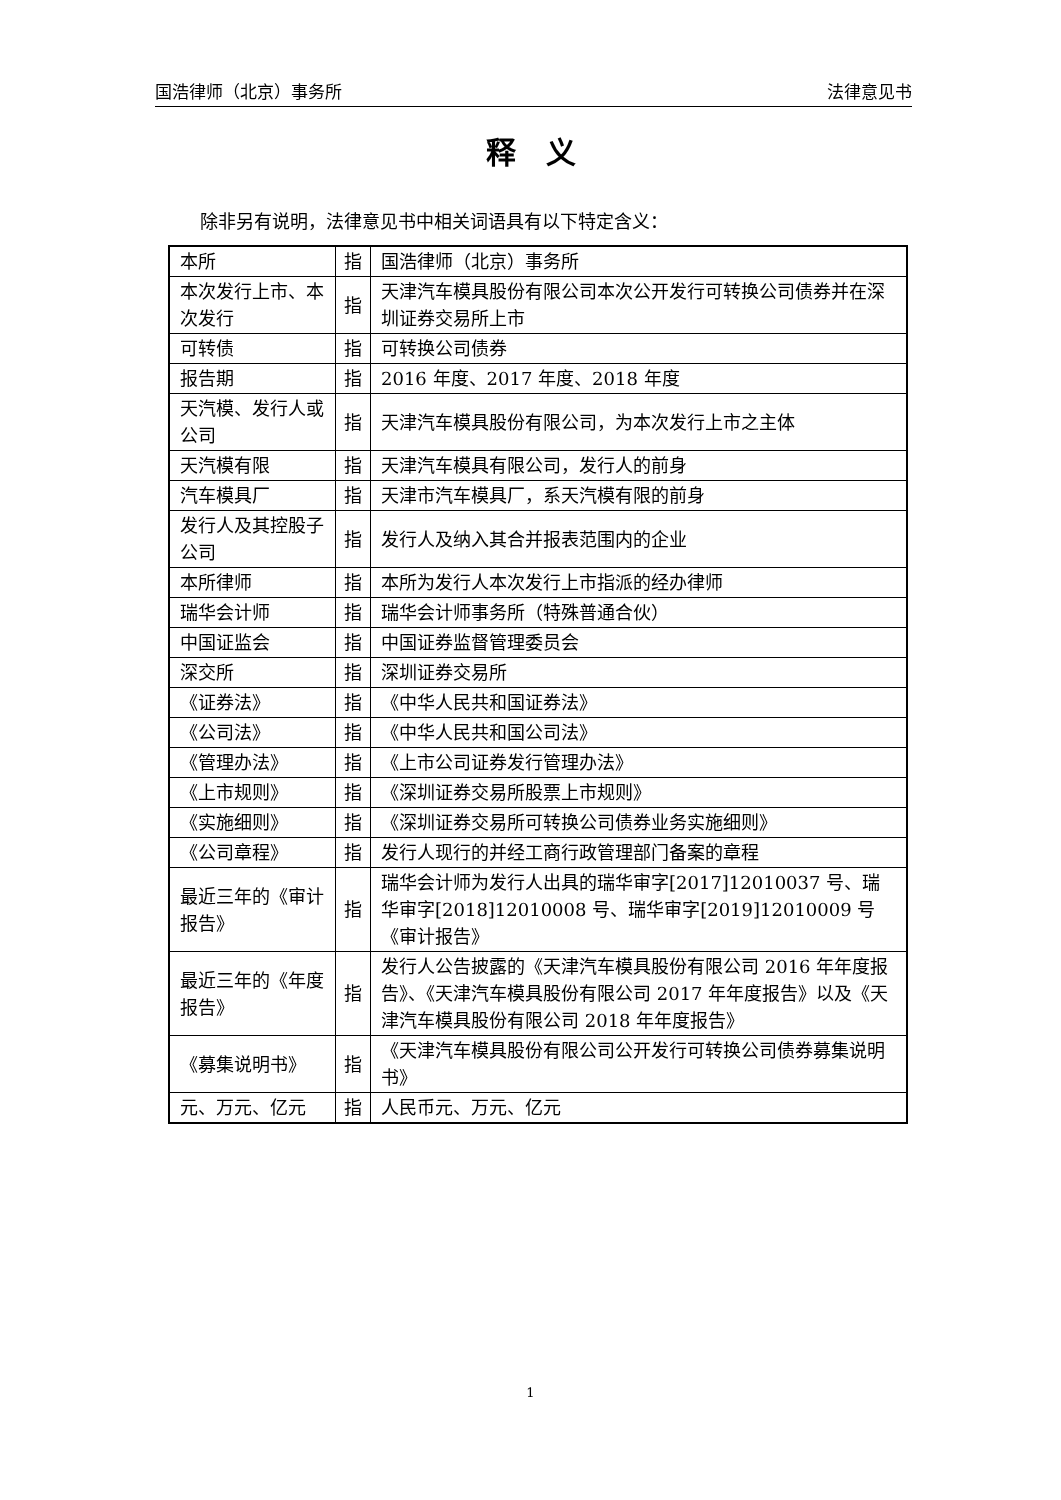国浩律师（北京）事务所 法律意见书
释　义
除非另有说明，法律意见书中相关词语具有以下特定含义：
| 本所 | 指 | 国浩律师（北京）事务所 |
| 本次发行上市、本次发行 | 指 | 天津汽车模具股份有限公司本次公开发行可转换公司债券并在深圳证券交易所上市 |
| 可转债 | 指 | 可转换公司债券 |
| 报告期 | 指 | 2016 年度、2017 年度、2018 年度 |
| 天汽模、发行人或公司 | 指 | 天津汽车模具股份有限公司，为本次发行上市之主体 |
| 天汽模有限 | 指 | 天津汽车模具有限公司，发行人的前身 |
| 汽车模具厂 | 指 | 天津市汽车模具厂，系天汽模有限的前身 |
| 发行人及其控股子公司 | 指 | 发行人及纳入其合并报表范围内的企业 |
| 本所律师 | 指 | 本所为发行人本次发行上市指派的经办律师 |
| 瑞华会计师 | 指 | 瑞华会计师事务所（特殊普通合伙） |
| 中国证监会 | 指 | 中国证券监督管理委员会 |
| 深交所 | 指 | 深圳证券交易所 |
| 《证券法》 | 指 | 《中华人民共和国证券法》 |
| 《公司法》 | 指 | 《中华人民共和国公司法》 |
| 《管理办法》 | 指 | 《上市公司证券发行管理办法》 |
| 《上市规则》 | 指 | 《深圳证券交易所股票上市规则》 |
| 《实施细则》 | 指 | 《深圳证券交易所可转换公司债券业务实施细则》 |
| 《公司章程》 | 指 | 发行人现行的并经工商行政管理部门备案的章程 |
| 最近三年的《审计报告》 | 指 | 瑞华会计师为发行人出具的瑞华审字[2017]12010037 号、瑞华审字[2018]12010008 号、瑞华审字[2019]12010009 号《审计报告》 |
| 最近三年的《年度报告》 | 指 | 发行人公告披露的《天津汽车模具股份有限公司 2016 年年度报告》、《天津汽车模具股份有限公司 2017 年年度报告》以及《天津汽车模具股份有限公司 2018 年年度报告》 |
| 《募集说明书》 | 指 | 《天津汽车模具股份有限公司公开发行可转换公司债券募集说明书》 |
| 元、万元、亿元 | 指 | 人民币元、万元、亿元 |
1